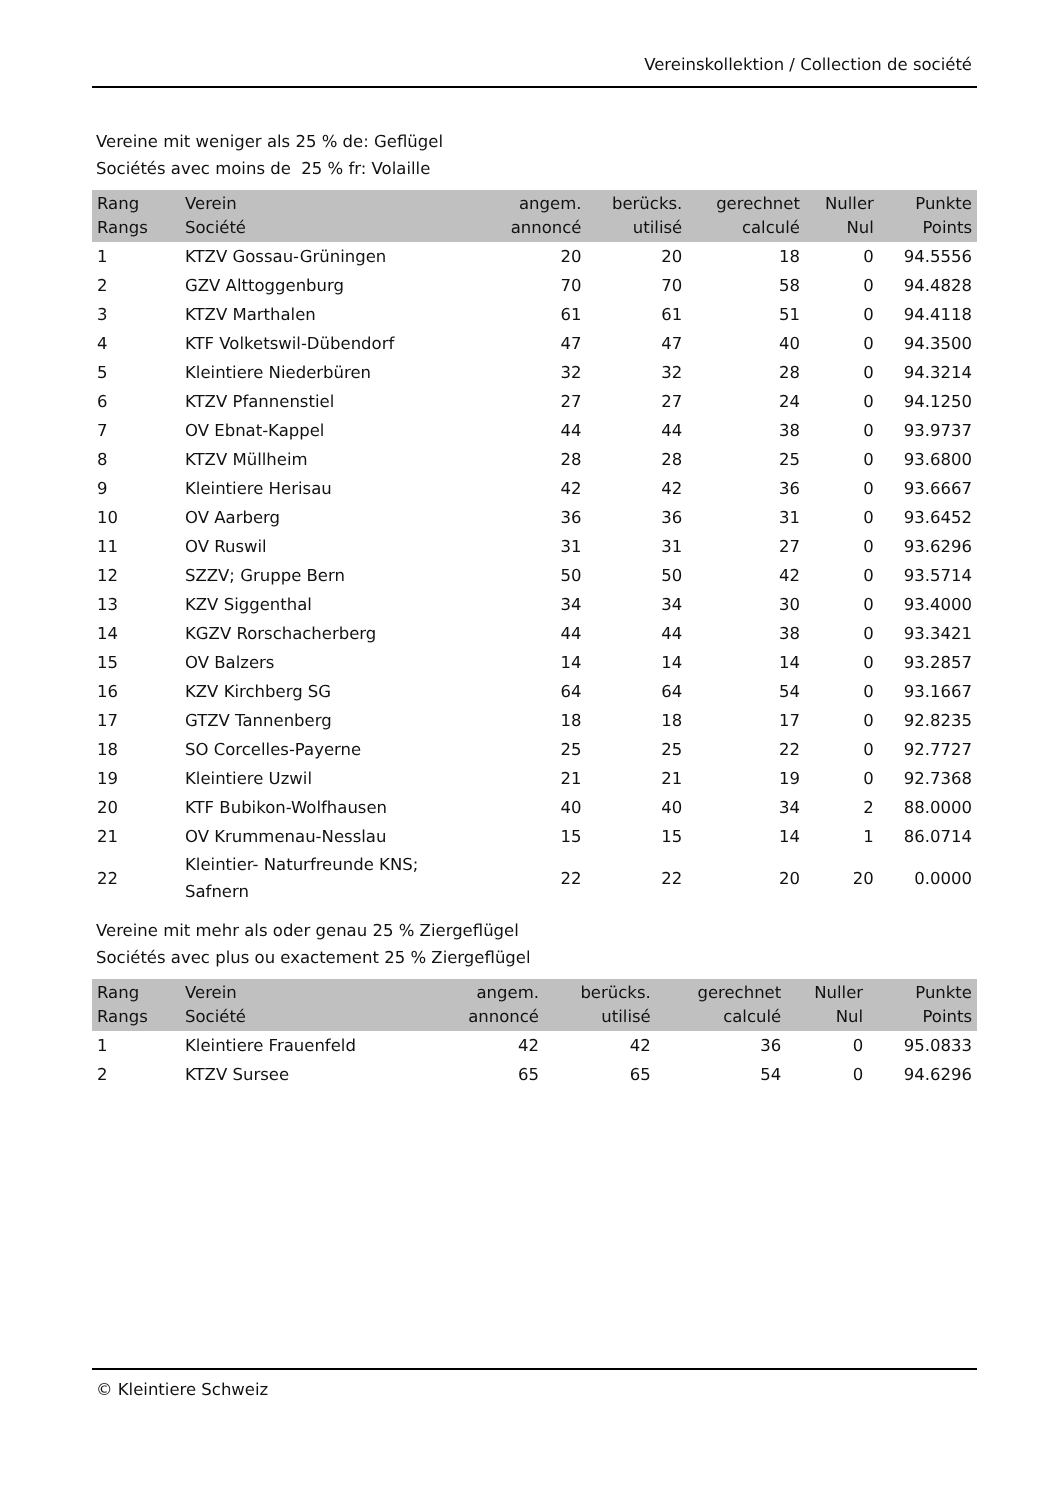Vereinskollektion / Collection de société
Vereine mit weniger als 25 % de: Geflügel
Sociétés avec moins de 25 % fr: Volaille
| Rang Rangs | Verein Société | angem. annoncé | berücks. utilisé | gerechnet calculé | Nuller Nul | Punkte Points |
| --- | --- | --- | --- | --- | --- | --- |
| 1 | KTZV Gossau-Grüningen | 20 | 20 | 18 | 0 | 94.5556 |
| 2 | GZV Alttoggenburg | 70 | 70 | 58 | 0 | 94.4828 |
| 3 | KTZV Marthalen | 61 | 61 | 51 | 0 | 94.4118 |
| 4 | KTF Volketswil-Dübendorf | 47 | 47 | 40 | 0 | 94.3500 |
| 5 | Kleintiere Niederbüren | 32 | 32 | 28 | 0 | 94.3214 |
| 6 | KTZV Pfannenstiel | 27 | 27 | 24 | 0 | 94.1250 |
| 7 | OV Ebnat-Kappel | 44 | 44 | 38 | 0 | 93.9737 |
| 8 | KTZV Müllheim | 28 | 28 | 25 | 0 | 93.6800 |
| 9 | Kleintiere Herisau | 42 | 42 | 36 | 0 | 93.6667 |
| 10 | OV Aarberg | 36 | 36 | 31 | 0 | 93.6452 |
| 11 | OV Ruswil | 31 | 31 | 27 | 0 | 93.6296 |
| 12 | SZZV; Gruppe Bern | 50 | 50 | 42 | 0 | 93.5714 |
| 13 | KZV Siggenthal | 34 | 34 | 30 | 0 | 93.4000 |
| 14 | KGZV Rorschacherberg | 44 | 44 | 38 | 0 | 93.3421 |
| 15 | OV Balzers | 14 | 14 | 14 | 0 | 93.2857 |
| 16 | KZV Kirchberg SG | 64 | 64 | 54 | 0 | 93.1667 |
| 17 | GTZV Tannenberg | 18 | 18 | 17 | 0 | 92.8235 |
| 18 | SO Corcelles-Payerne | 25 | 25 | 22 | 0 | 92.7727 |
| 19 | Kleintiere Uzwil | 21 | 21 | 19 | 0 | 92.7368 |
| 20 | KTF Bubikon-Wolfhausen | 40 | 40 | 34 | 2 | 88.0000 |
| 21 | OV Krummenau-Nesslau | 15 | 15 | 14 | 1 | 86.0714 |
| 22 | Kleintier- Naturfreunde KNS; Safnern | 22 | 22 | 20 | 20 | 0.0000 |
Vereine mit mehr als oder genau 25 % Ziergeflügel
Sociétés avec plus ou exactement 25 % Ziergeflügel
| Rang Rangs | Verein Société | angem. annoncé | berücks. utilisé | gerechnet calculé | Nuller Nul | Punkte Points |
| --- | --- | --- | --- | --- | --- | --- |
| 1 | Kleintiere Frauenfeld | 42 | 42 | 36 | 0 | 95.0833 |
| 2 | KTZV Sursee | 65 | 65 | 54 | 0 | 94.6296 |
© Kleintiere Schweiz